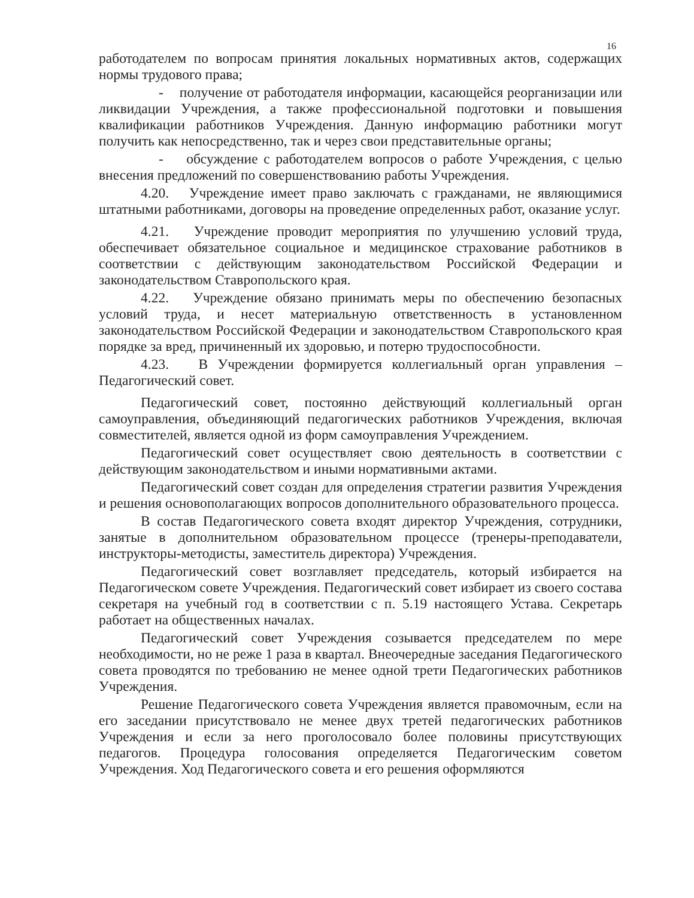16
работодателем по вопросам принятия локальных нормативных актов, содержащих нормы трудового права;
- получение от работодателя информации, касающейся реорганизации или ликвидации Учреждения, а также профессиональной подготовки и повышения квалификации работников Учреждения. Данную информацию работники могут получить как непосредственно, так и через свои представительные органы;
- обсуждение с работодателем вопросов о работе Учреждения, с целью внесения предложений по совершенствованию работы Учреждения.
4.20. Учреждение имеет право заключать с гражданами, не являющимися штатными работниками, договоры на проведение определенных работ, оказание услуг.
4.21. Учреждение проводит мероприятия по улучшению условий труда, обеспечивает обязательное социальное и медицинское страхование работников в соответствии с действующим законодательством Российской Федерации и законодательством Ставропольского края.
4.22. Учреждение обязано принимать меры по обеспечению безопасных условий труда, и несет материальную ответственность в установленном законодательством Российской Федерации и законодательством Ставропольского края порядке за вред, причиненный их здоровью, и потерю трудоспособности.
4.23. В Учреждении формируется коллегиальный орган управления – Педагогический совет.
Педагогический совет, постоянно действующий коллегиальный орган самоуправления, объединяющий педагогических работников Учреждения, включая совместителей, является одной из форм самоуправления Учреждением.
Педагогический совет осуществляет свою деятельность в соответствии с действующим законодательством и иными нормативными актами.
Педагогический совет создан для определения стратегии развития Учреждения и решения основополагающих вопросов дополнительного образовательного процесса.
В состав Педагогического совета входят директор Учреждения, сотрудники, занятые в дополнительном образовательном процессе (тренеры-преподаватели, инструкторы-методисты, заместитель директора) Учреждения.
Педагогический совет возглавляет председатель, который избирается на Педагогическом совете Учреждения. Педагогический совет избирает из своего состава секретаря на учебный год в соответствии с п. 5.19 настоящего Устава. Секретарь работает на общественных началах.
Педагогический совет Учреждения созывается председателем по мере необходимости, но не реже 1 раза в квартал. Внеочередные заседания Педагогического совета проводятся по требованию не менее одной трети Педагогических работников Учреждения.
Решение Педагогического совета Учреждения является правомочным, если на его заседании присутствовало не менее двух третей педагогических работников Учреждения и если за него проголосовало более половины присутствующих педагогов. Процедура голосования определяется Педагогическим советом Учреждения. Ход Педагогического совета и его решения оформляются